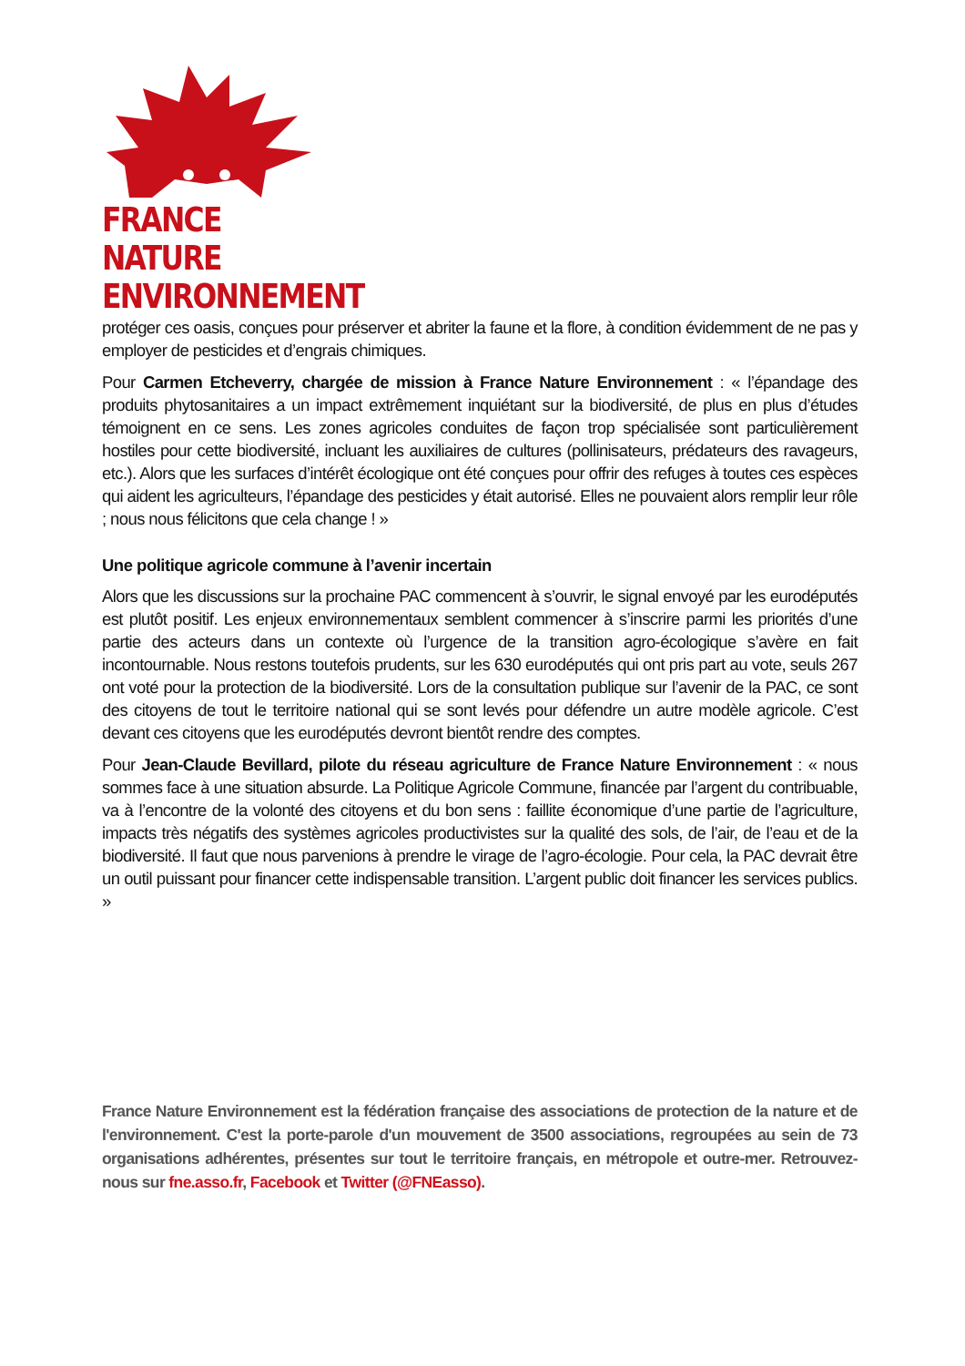FRANCE NATURE
ENVIRONNEMENT
protéger ces oasis, conçues pour préserver et abriter la faune et la flore, à condition évidemment de ne pas y employer de pesticides et d’engrais chimiques.
Pour Carmen Etcheverry, chargée de mission à France Nature Environnement : « l’épandage des produits phytosanitaires a un impact extrêmement inquiétant sur la biodiversité, de plus en plus d’études témoignent en ce sens. Les zones agricoles conduites de façon trop spécialisée sont particulièrement hostiles pour cette biodiversité, incluant les auxiliaires de cultures (pollinisateurs, prédateurs des ravageurs, etc.). Alors que les surfaces d’intérêt écologique ont été conçues pour offrir des refuges à toutes ces espèces qui aident les agriculteurs, l’épandage des pesticides y était autorisé. Elles ne pouvaient alors remplir leur rôle ; nous nous félicitons que cela change ! »
Une politique agricole commune à l’avenir incertain
Alors que les discussions sur la prochaine PAC commencent à s’ouvrir, le signal envoyé par les eurodéputés est plutôt positif. Les enjeux environnementaux semblent commencer à s’inscrire parmi les priorités d’une partie des acteurs dans un contexte où l’urgence de la transition agro-écologique s’avère en fait incontournable. Nous restons toutefois prudents, sur les 630 eurodéputés qui ont pris part au vote, seuls 267 ont voté pour la protection de la biodiversité. Lors de la consultation publique sur l’avenir de la PAC, ce sont des citoyens de tout le territoire national qui se sont levés pour défendre un autre modèle agricole. C’est devant ces citoyens que les eurodéputés devront bientôt rendre des comptes.
Pour Jean-Claude Bevillard, pilote du réseau agriculture de France Nature Environnement : « nous sommes face à une situation absurde. La Politique Agricole Commune, financée par l’argent du contribuable, va à l’encontre de la volonté des citoyens et du bon sens : faillite économique d’une partie de l’agriculture, impacts très négatifs des systèmes agricoles productivistes sur la qualité des sols, de l’air, de l’eau et de la biodiversité. Il faut que nous parvenions à prendre le virage de l’agro-écologie. Pour cela, la PAC devrait être un outil puissant pour financer cette indispensable transition. L’argent public doit financer les services publics. »
France Nature Environnement est la fédération française des associations de protection de la nature et de l'environnement. C'est la porte-parole d'un mouvement de 3500 associations, regroupées au sein de 73 organisations adhérentes, présentes sur tout le territoire français, en métropole et outre-mer. Retrouvez-nous sur fne.asso.fr, Facebook et Twitter (@FNEasso).